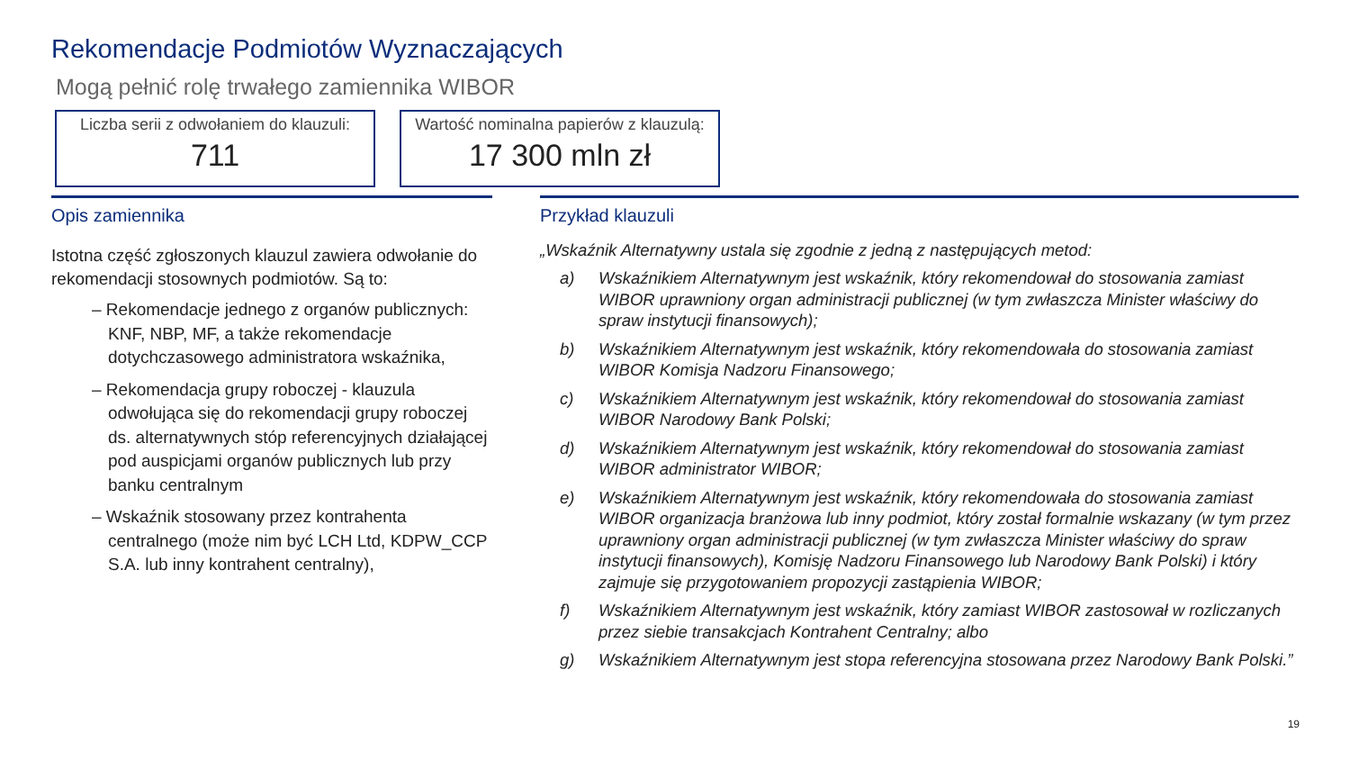Rekomendacje Podmiotów Wyznaczających
Mogą pełnić rolę trwałego zamiennika WIBOR
Liczba serii z odwołaniem do klauzuli:
711
Wartość nominalna papierów z klauzulą:
17 300 mln zł
Opis zamiennika
Istotna część zgłoszonych klauzul zawiera odwołanie do rekomendacji stosownych podmiotów. Są to:
– Rekomendacje jednego z organów publicznych: KNF, NBP, MF, a także rekomendacje dotychczasowego administratora wskaźnika,
– Rekomendacja grupy roboczej - klauzula odwołująca się do rekomendacji grupy roboczej ds. alternatywnych stóp referencyjnych działającej pod auspicjami organów publicznych lub przy banku centralnym
– Wskaźnik stosowany przez kontrahenta centralnego (może nim być LCH Ltd, KDPW_CCP S.A. lub inny kontrahent centralny),
Przykład klauzuli
„Wskaźnik Alternatywny ustala się zgodnie z jedną z następujących metod:
a) Wskaźnikiem Alternatywnym jest wskaźnik, który rekomendował do stosowania zamiast WIBOR uprawniony organ administracji publicznej (w tym zwłaszcza Minister właściwy do spraw instytucji finansowych);
b) Wskaźnikiem Alternatywnym jest wskaźnik, który rekomendowała do stosowania zamiast WIBOR Komisja Nadzoru Finansowego;
c) Wskaźnikiem Alternatywnym jest wskaźnik, który rekomendował do stosowania zamiast WIBOR Narodowy Bank Polski;
d) Wskaźnikiem Alternatywnym jest wskaźnik, który rekomendował do stosowania zamiast WIBOR administrator WIBOR;
e) Wskaźnikiem Alternatywnym jest wskaźnik, który rekomendowała do stosowania zamiast WIBOR organizacja branżowa lub inny podmiot, który został formalnie wskazany (w tym przez uprawniony organ administracji publicznej (w tym zwłaszcza Minister właściwy do spraw instytucji finansowych), Komisję Nadzoru Finansowego lub Narodowy Bank Polski) i który zajmuje się przygotowaniem propozycji zastąpienia WIBOR;
f) Wskaźnikiem Alternatywnym jest wskaźnik, który zamiast WIBOR zastosował w rozliczanych przez siebie transakcjach Kontrahent Centralny; albo
g) Wskaźnikiem Alternatywnym jest stopa referencyjna stosowana przez Narodowy Bank Polski.”
19